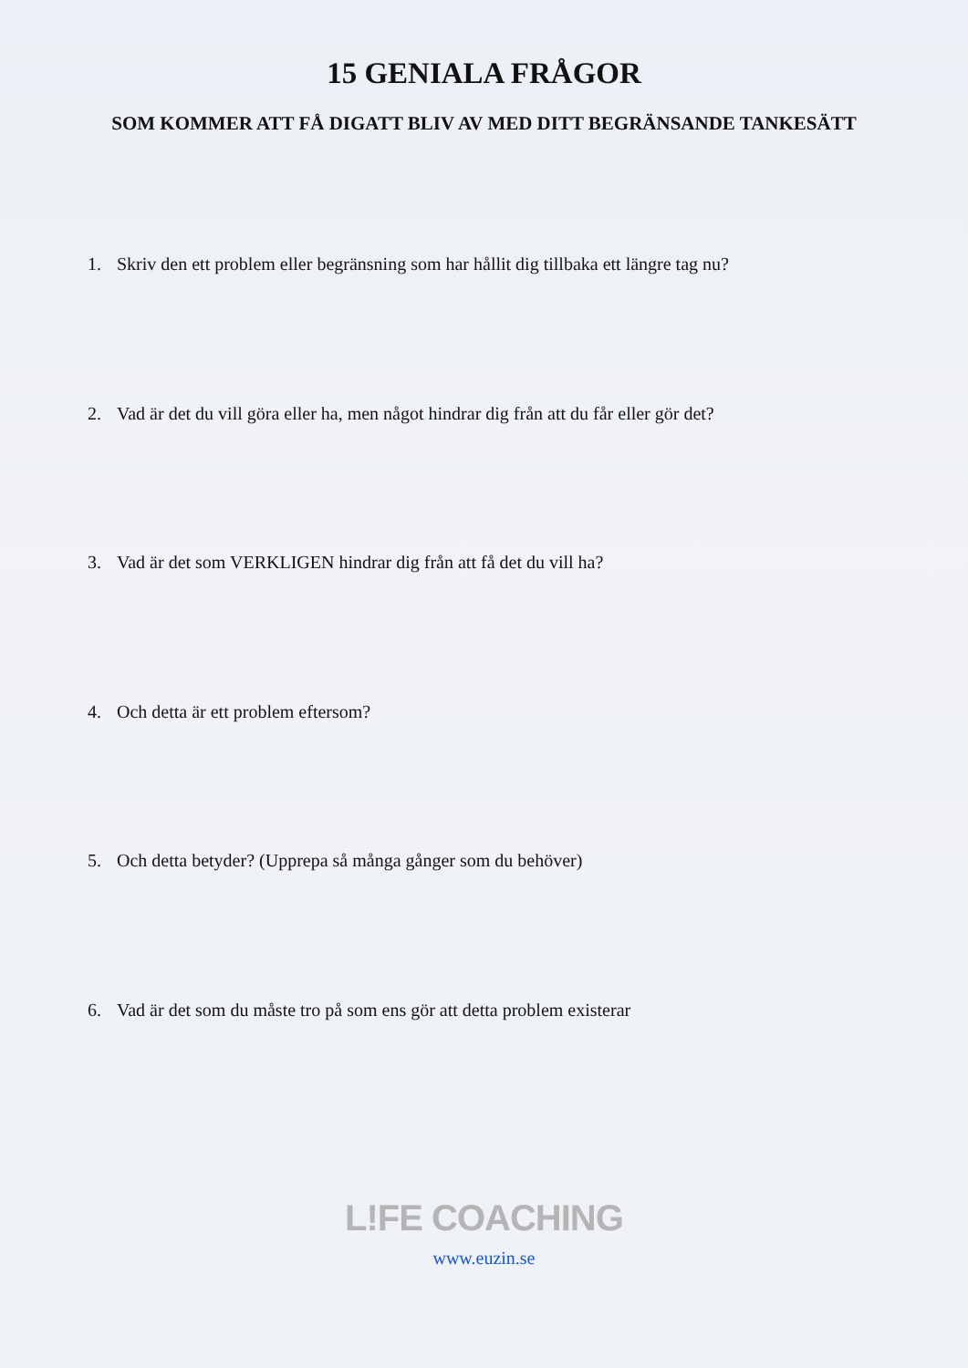15 GENIALA FRÅGOR
SOM KOMMER ATT FÅ DIGATT BLIV AV MED DITT BEGRÄNSANDE TANKESÄTT
1. Skriv den ett problem eller begränsning som har hållit dig tillbaka ett längre tag nu?
2. Vad är det du vill göra eller ha, men något hindrar dig från att du får eller gör det?
3. Vad är det som VERKLIGEN hindrar dig från att få det du vill ha?
4. Och detta är ett problem eftersom?
5. Och detta betyder? (Upprepa så många gånger som du behöver)
6. Vad är det som du måste tro på som ens gör att detta problem existerar
L!FE COACHING
www.euzin.se